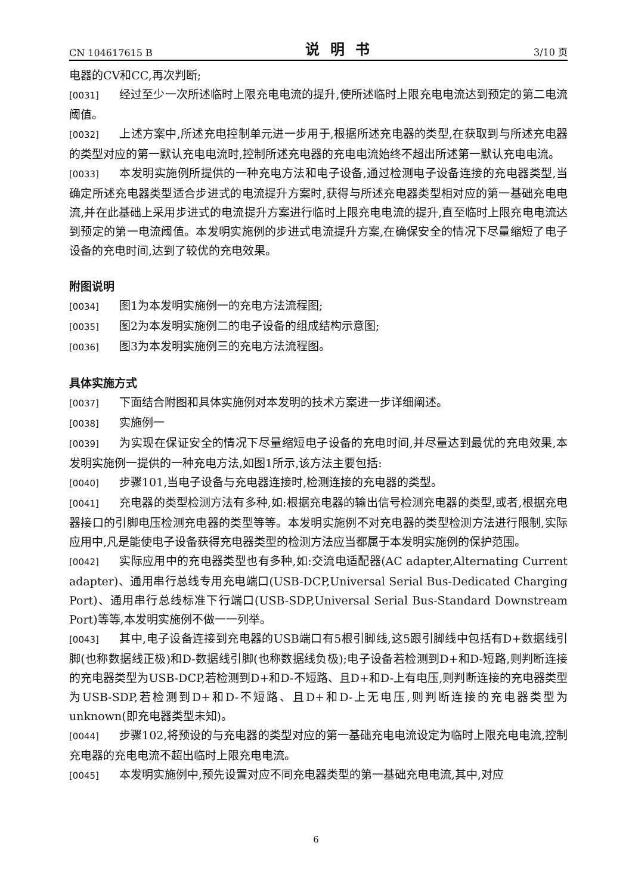CN 104617615 B 说明书 3/10 页
电器的CV和CC,再次判断;
[0031] 经过至少一次所述临时上限充电电流的提升,使所述临时上限充电电流达到预定的第二电流阈值。
[0032] 上述方案中,所述充电控制单元进一步用于,根据所述充电器的类型,在获取到与所述充电器的类型对应的第一默认充电电流时,控制所述充电器的充电电流始终不超出所述第一默认充电电流。
[0033] 本发明实施例所提供的一种充电方法和电子设备,通过检测电子设备连接的充电器类型,当确定所述充电器类型适合步进式的电流提升方案时,获得与所述充电器类型相对应的第一基础充电电流,并在此基础上采用步进式的电流提升方案进行临时上限充电电流的提升,直至临时上限充电电流达到预定的第一电流阈值。本发明实施例的步进式电流提升方案,在确保安全的情况下尽量缩短了电子设备的充电时间,达到了较优的充电效果。
附图说明
[0034] 图1为本发明实施例一的充电方法流程图;
[0035] 图2为本发明实施例二的电子设备的组成结构示意图;
[0036] 图3为本发明实施例三的充电方法流程图。
具体实施方式
[0037] 下面结合附图和具体实施例对本发明的技术方案进一步详细阐述。
[0038] 实施例一
[0039] 为实现在保证安全的情况下尽量缩短电子设备的充电时间,并尽量达到最优的充电效果,本发明实施例一提供的一种充电方法,如图1所示,该方法主要包括:
[0040] 步骤101,当电子设备与充电器连接时,检测连接的充电器的类型。
[0041] 充电器的类型检测方法有多种,如:根据充电器的输出信号检测充电器的类型,或者,根据充电器接口的引脚电压检测充电器的类型等等。本发明实施例不对充电器的类型检测方法进行限制,实际应用中,凡是能使电子设备获得充电器类型的检测方法应当都属于本发明实施例的保护范围。
[0042] 实际应用中的充电器类型也有多种,如:交流电适配器(AC adapter,Alternating Current adapter)、通用串行总线专用充电端口(USB-DCP,Universal Serial Bus-Dedicated Charging Port)、通用串行总线标准下行端口(USB-SDP,Universal Serial Bus-Standard Downstream Port)等等,本发明实施例不做一一列举。
[0043] 其中,电子设备连接到充电器的USB端口有5根引脚线,这5跟引脚线中包括有D+数据线引脚(也称数据线正极)和D-数据线引脚(也称数据线负极);电子设备若检测到D+和D-短路,则判断连接的充电器类型为USB-DCP,若检测到D+和D-不短路、且D+和D-上有电压,则判断连接的充电器类型为USB-SDP,若检测到D+和D-不短路、且D+和D-上无电压,则判断连接的充电器类型为unknown(即充电器类型未知)。
[0044] 步骤102,将预设的与充电器的类型对应的第一基础充电电流设定为临时上限充电电流,控制充电器的充电电流不超出临时上限充电电流。
[0045] 本发明实施例中,预先设置对应不同充电器类型的第一基础充电电流,其中,对应
6